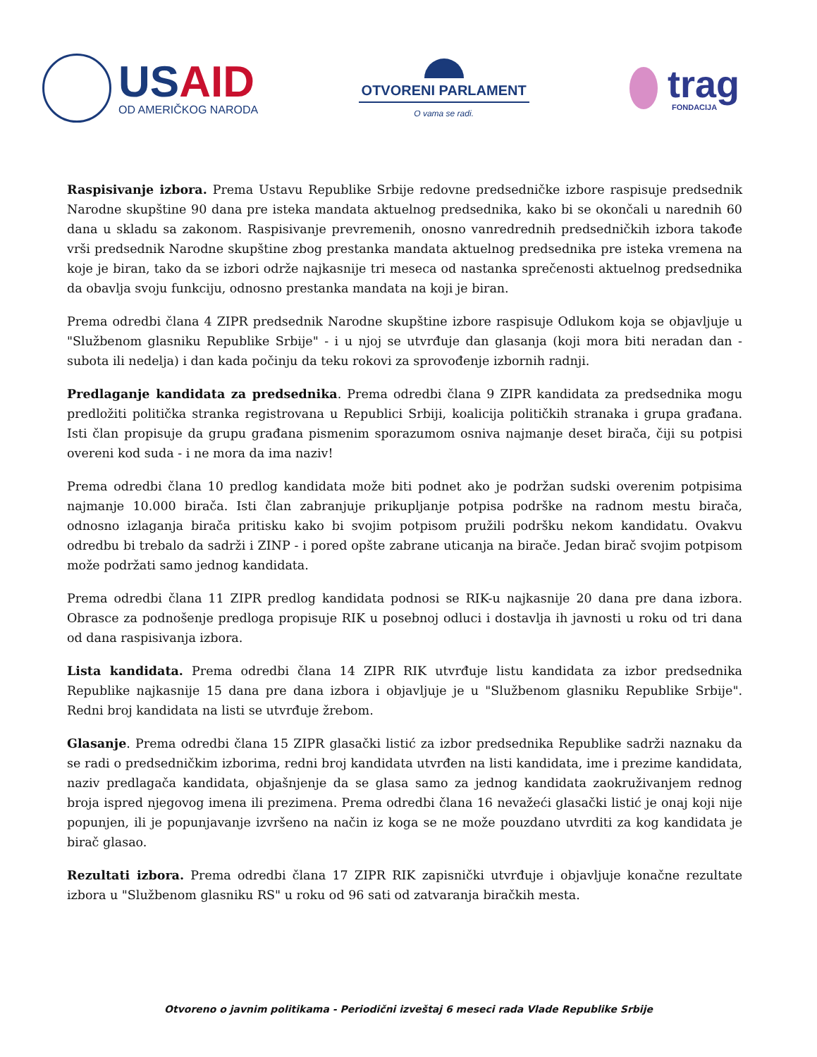USAID
OD AMERIČKOG NARODA
OTVORENI PARLAMENT
O vama se radi.
trag
FONDACIJA
Raspisivanje izbora. Prema Ustavu Republike Srbije redovne predsedničke izbore raspisuje predsednik Narodne skupštine 90 dana pre isteka mandata aktuelnog predsednika, kako bi se okončali u narednih 60 dana u skladu sa zakonom. Raspisivanje prevremenih, onosno vanredrednih predsedničkih izbora takođe vrši predsednik Narodne skupštine zbog prestanka mandata aktuelnog predsednika pre isteka vremena na koje je biran, tako da se izbori održe najkasnije tri meseca od nastanka sprečenosti aktuelnog predsednika da obavlja svoju funkciju, odnosno prestanka mandata na koji je biran.
Prema odredbi člana 4 ZIPR predsednik Narodne skupštine izbore raspisuje Odlukom koja se objavljuje u "Službenom glasniku Republike Srbije" - i u njoj se utvrđuje dan glasanja (koji mora biti neradan dan - subota ili nedelja) i dan kada počinju da teku rokovi za sprovođenje izbornih radnji.
Predlaganje kandidata za predsednika. Prema odredbi člana 9 ZIPR kandidata za predsednika mogu predložiti politička stranka registrovana u Republici Srbiji, koalicija političkih stranaka i grupa građana. Isti član propisuje da grupu građana pismenim sporazumom osniva najmanje deset birača, čiji su potpisi overeni kod suda - i ne mora da ima naziv!
Prema odredbi člana 10 predlog kandidata može biti podnet ako je podržan sudski overenim potpisima najmanje 10.000 birača. Isti član zabranjuje prikupljanje potpisa podrške na radnom mestu birača, odnosno izlaganja birača pritisku kako bi svojim potpisom pružili podršku nekom kandidatu. Ovakvu odredbu bi trebalo da sadrži i ZINP - i pored opšte zabrane uticanja na birače. Jedan birač svojim potpisom može podržati samo jednog kandidata.
Prema odredbi člana 11 ZIPR predlog kandidata podnosi se RIK-u najkasnije 20 dana pre dana izbora. Obrasce za podnošenje predloga propisuje RIK u posebnoj odluci i dostavlja ih javnosti u roku od tri dana od dana raspisivanja izbora.
Lista kandidata. Prema odredbi člana 14 ZIPR RIK utvrđuje listu kandidata za izbor predsednika Republike najkasnije 15 dana pre dana izbora i objavljuje je u "Službenom glasniku Republike Srbije". Redni broj kandidata na listi se utvrđuje žrebom.
Glasanje. Prema odredbi člana 15 ZIPR glasački listić za izbor predsednika Republike sadrži naznaku da se radi o predsedničkim izborima, redni broj kandidata utvrđen na listi kandidata, ime i prezime kandidata, naziv predlagača kandidata, objašnjenje da se glasa samo za jednog kandidata zaokruživanjem rednog broja ispred njegovog imena ili prezimena. Prema odredbi člana 16 nevažeći glasački listić je onaj koji nije popunjen, ili je popunjavanje izvršeno na način iz koga se ne može pouzdano utvrditi za kog kandidata je birač glasao.
Rezultati izbora. Prema odredbi člana 17 ZIPR RIK zapisnički utvrđuje i objavljuje konačne rezultate izbora u "Službenom glasniku RS" u roku od 96 sati od zatvaranja biračkih mesta.
Otvoreno o javnim politikama - Periodični izveštaj 6 meseci rada Vlade Republike Srbije